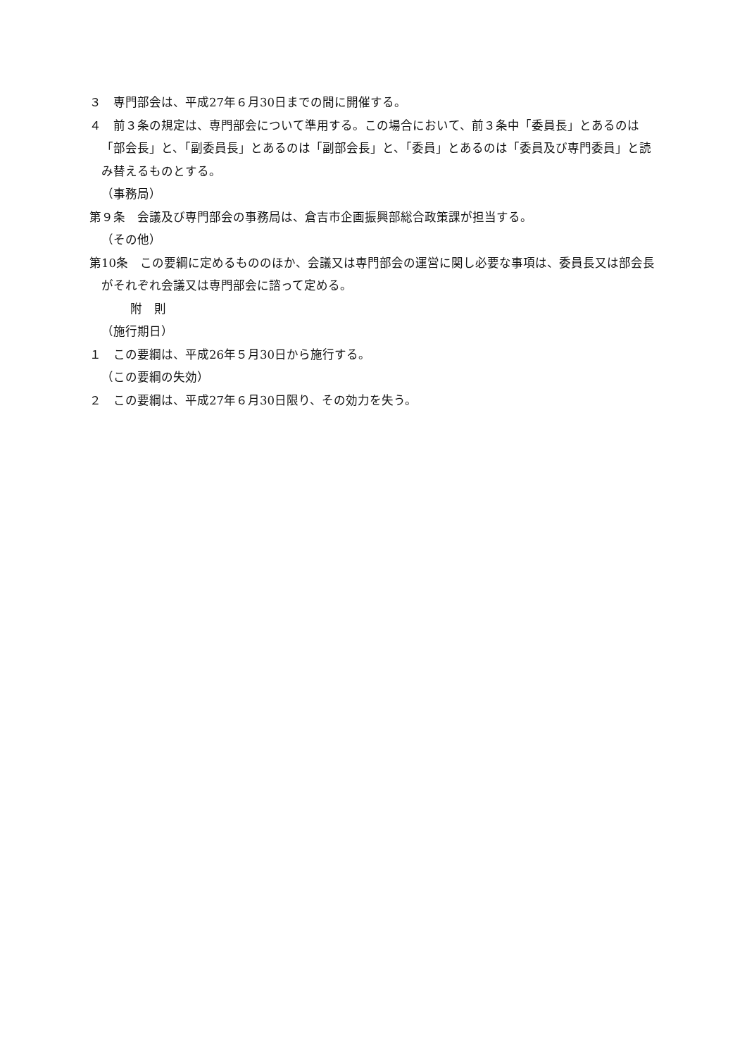３　専門部会は、平成27年６月30日までの間に開催する。
４　前３条の規定は、専門部会について準用する。この場合において、前３条中「委員長」とあるのは「部会長」と、「副委員長」とあるのは「副部会長」と、「委員」とあるのは「委員及び専門委員」と読み替えるものとする。
（事務局）
第９条　会議及び専門部会の事務局は、倉吉市企画振興部総合政策課が担当する。
（その他）
第10条　この要綱に定めるもののほか、会議又は専門部会の運営に関し必要な事項は、委員長又は部会長がそれぞれ会議又は専門部会に諮って定める。
附　則
（施行期日）
１　この要綱は、平成26年５月30日から施行する。
（この要綱の失効）
２　この要綱は、平成27年６月30日限り、その効力を失う。